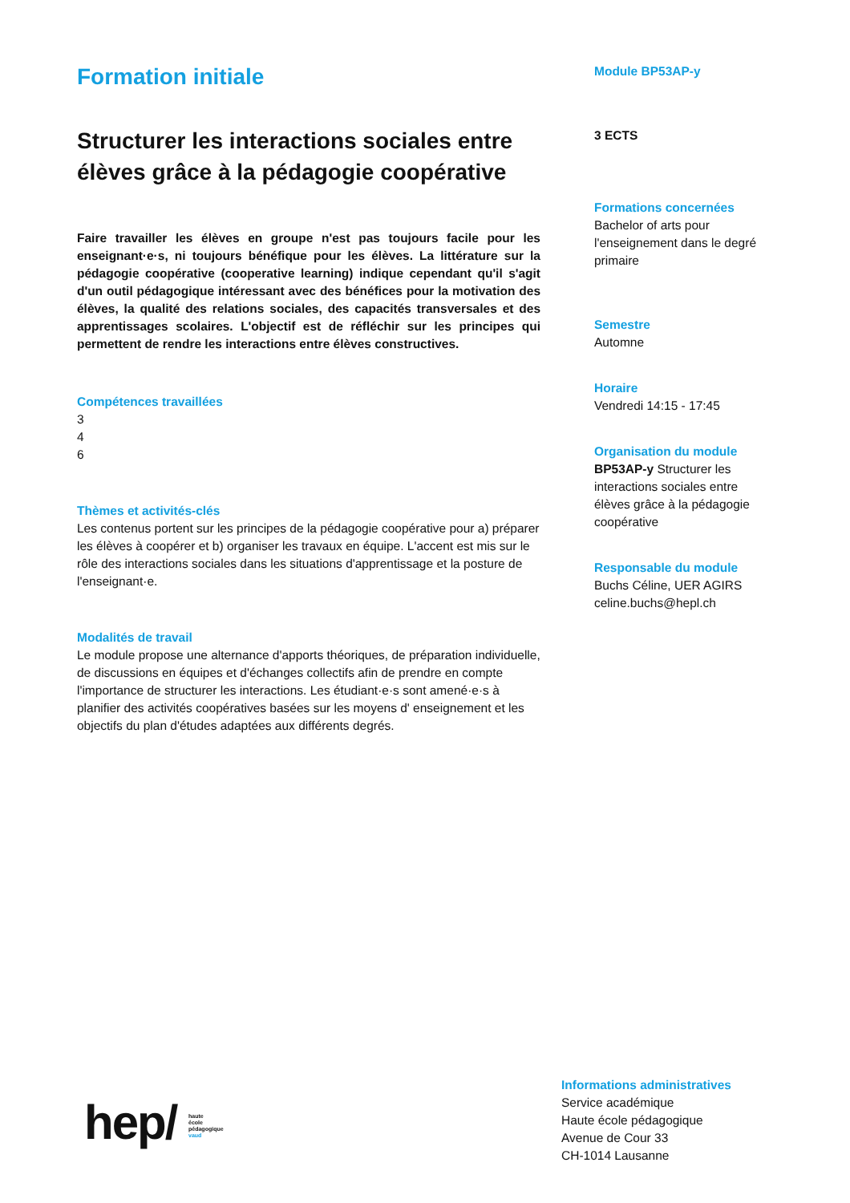Formation initiale
Structurer les interactions sociales entre élèves grâce à la pédagogie coopérative
Faire travailler les élèves en groupe n'est pas toujours facile pour les enseignant·e·s, ni toujours bénéfique pour les élèves. La littérature sur la pédagogie coopérative (cooperative learning) indique cependant qu'il s'agit d'un outil pédagogique intéressant avec des bénéfices pour la motivation des élèves, la qualité des relations sociales, des capacités transversales et des apprentissages scolaires. L'objectif est de réfléchir sur les principes qui permettent de rendre les interactions entre élèves constructives.
Compétences travaillées
3
4
6
Thèmes et activités-clés
Les contenus portent sur les principes de la pédagogie coopérative pour a) préparer les élèves à coopérer et b) organiser les travaux en équipe. L'accent est mis sur le rôle des interactions sociales dans les situations d'apprentissage et la posture de l'enseignant·e.
Modalités de travail
Le module propose une alternance d'apports théoriques, de préparation individuelle, de discussions en équipes et d'échanges collectifs afin de prendre en compte l'importance de structurer les interactions. Les étudiant·e·s sont amené·e·s à planifier des activités coopératives basées sur les moyens d' enseignement et les objectifs du plan d'études adaptées aux différents degrés.
Module BP53AP-y
3 ECTS
Formations concernées
Bachelor of arts pour l'enseignement dans le degré primaire
Semestre
Automne
Horaire
Vendredi 14:15 - 17:45
Organisation du module
BP53AP-y Structurer les interactions sociales entre élèves grâce à la pédagogie coopérative
Responsable du module
Buchs Céline, UER AGIRS
celine.buchs@hepl.ch
hep/ haute
école
pédagogique
vaud
Informations administratives
Service académique
Haute école pédagogique
Avenue de Cour 33
CH-1014 Lausanne